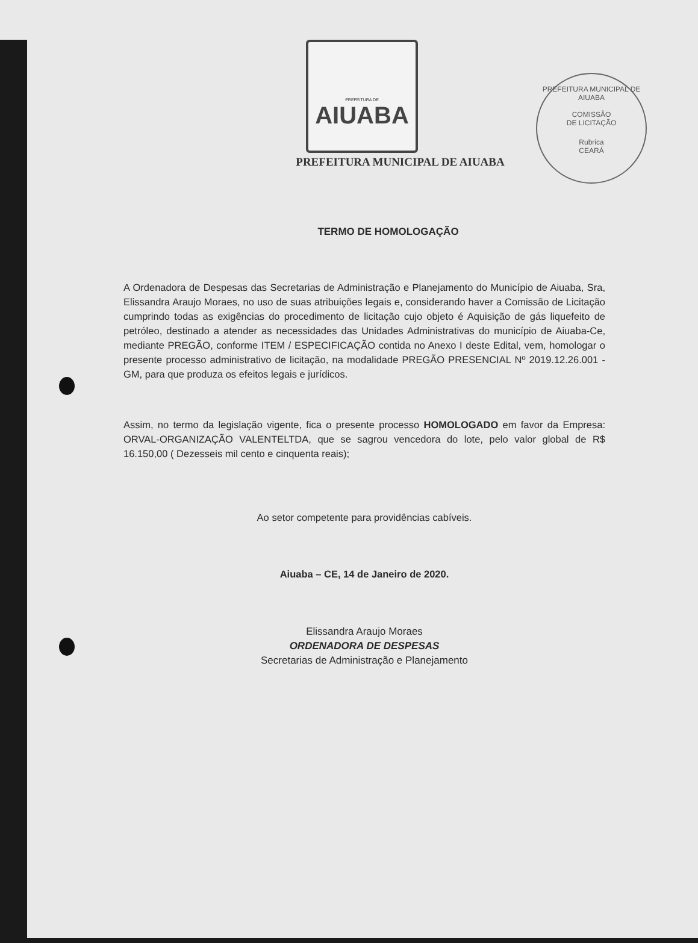PREFEITURA MUNICIPAL DE AIUABA
COMISSÃO
DE LICITAÇÃO
Rubrica
CEARÁ
PREFEITURA DE
AIUABA
PREFEITURA MUNICIPAL DE AIUABA
TERMO DE HOMOLOGAÇÃO
A Ordenadora de Despesas das Secretarias de Administração e Planejamento do Município de Aiuaba, Sra, Elissandra Araujo Moraes, no uso de suas atribuições legais e, considerando haver a Comissão de Licitação cumprindo todas as exigências do procedimento de licitação cujo objeto é Aquisição de gás liquefeito de petróleo, destinado a atender as necessidades das Unidades Administrativas do município de Aiuaba-Ce, mediante PREGÃO, conforme ITEM / ESPECIFICAÇÃO contida no Anexo I deste Edital, vem, homologar o presente processo administrativo de licitação, na modalidade PREGÃO PRESENCIAL Nº 2019.12.26.001 - GM, para que produza os efeitos legais e jurídicos.
Assim, no termo da legislação vigente, fica o presente processo HOMOLOGADO em favor da Empresa: ORVAL-ORGANIZAÇÃO VALENTELTDA, que se sagrou vencedora do lote, pelo valor global de R$ 16.150,00 ( Dezesseis mil cento e cinquenta reais);
Ao setor competente para providências cabíveis.
Aiuaba – CE, 14 de Janeiro de 2020.
Elissandra Araujo Moraes
ORDENADORA DE DESPESAS
Secretarias de Administração e Planejamento